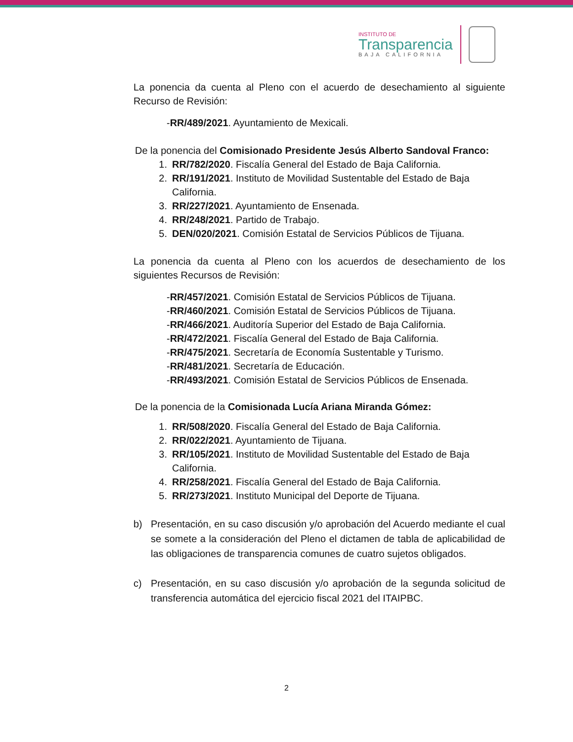INSTITUTO DE
Transparencia
BAJA CALIFORNIA
La ponencia da cuenta al Pleno con el acuerdo de desechamiento al siguiente Recurso de Revisión:
-RR/489/2021. Ayuntamiento de Mexicali.
De la ponencia del Comisionado Presidente Jesús Alberto Sandoval Franco:
1. RR/782/2020. Fiscalía General del Estado de Baja California.
2. RR/191/2021. Instituto de Movilidad Sustentable del Estado de Baja California.
3. RR/227/2021. Ayuntamiento de Ensenada.
4. RR/248/2021. Partido de Trabajo.
5. DEN/020/2021. Comisión Estatal de Servicios Públicos de Tijuana.
La ponencia da cuenta al Pleno con los acuerdos de desechamiento de los siguientes Recursos de Revisión:
-RR/457/2021. Comisión Estatal de Servicios Públicos de Tijuana.
-RR/460/2021. Comisión Estatal de Servicios Públicos de Tijuana.
-RR/466/2021. Auditoría Superior del Estado de Baja California.
-RR/472/2021. Fiscalía General del Estado de Baja California.
-RR/475/2021. Secretaría de Economía Sustentable y Turismo.
-RR/481/2021. Secretaría de Educación.
-RR/493/2021. Comisión Estatal de Servicios Públicos de Ensenada.
De la ponencia de la Comisionada Lucía Ariana Miranda Gómez:
1. RR/508/2020. Fiscalía General del Estado de Baja California.
2. RR/022/2021. Ayuntamiento de Tijuana.
3. RR/105/2021. Instituto de Movilidad Sustentable del Estado de Baja California.
4. RR/258/2021. Fiscalía General del Estado de Baja California.
5. RR/273/2021. Instituto Municipal del Deporte de Tijuana.
b) Presentación, en su caso discusión y/o aprobación del Acuerdo mediante el cual se somete a la consideración del Pleno el dictamen de tabla de aplicabilidad de las obligaciones de transparencia comunes de cuatro sujetos obligados.
c) Presentación, en su caso discusión y/o aprobación de la segunda solicitud de transferencia automática del ejercicio fiscal 2021 del ITAIPBC.
2